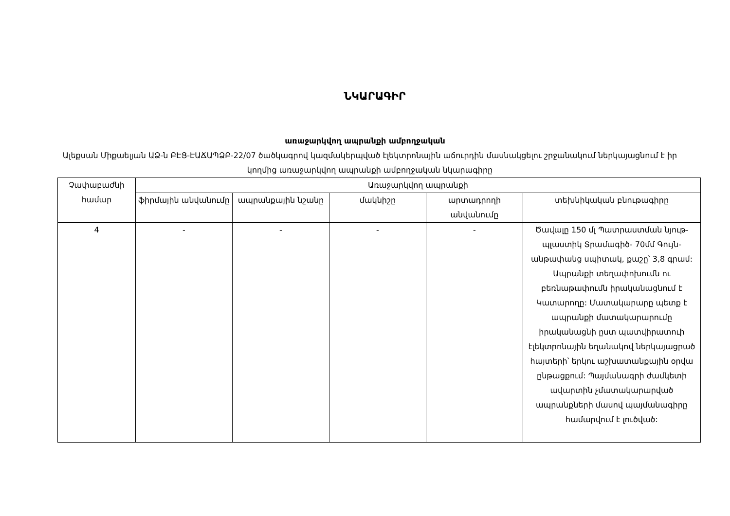ՆԿԱՐԱԳԻՐ
առաջարկվող ապրանքի ամբողջական
Ալեքսան Միքաելյան ԱՁ-ն ԲԷՑ-ԷԱՃԱՊՁԲ-22/07 ծածկագրով կազմակերպված էլեկտրոնային աճուրդին մասնակցելու շրջանակում ներկայացնում է իր կողմից առաջարկվող ապրանքի ամբողջական նկարագիրը
| Չափաբաժնի համար | Առաջարկվող ապրանքի | | | | |
| --- | --- | --- | --- | --- | --- |
| | ֆիրմային անվանումը | ապրանքային նշանը | մակնիշը | արտադրողի անվանումը | տեխնիկական բնութագիրը |
| 4 | - | - | - | - | Ծավալը 150 մլ Պատրաստման նյութ- պլաստիկ Տրամագիծ- 70մմ Գույն- անթափանց սպիտակ, քաշը՝ 3,8 գրամ: Ապրանքի տեղափոխումն ու բեռնաթափումն իրականացնում է Կատարողը: Մատակարարը պետք է ապրանքի մատակարարումը իրականացնի ըստ պատվիրատուի էլեկտրոնային եղանակով ներկայացրած հայտերի՝ երկու աշխատանքային օրվա ընթացքում: Պայմանագրի ժամկետի ավարտին չմատակարարված ապրանքների մասով պայմանագիրը համարվում է լուծված: |